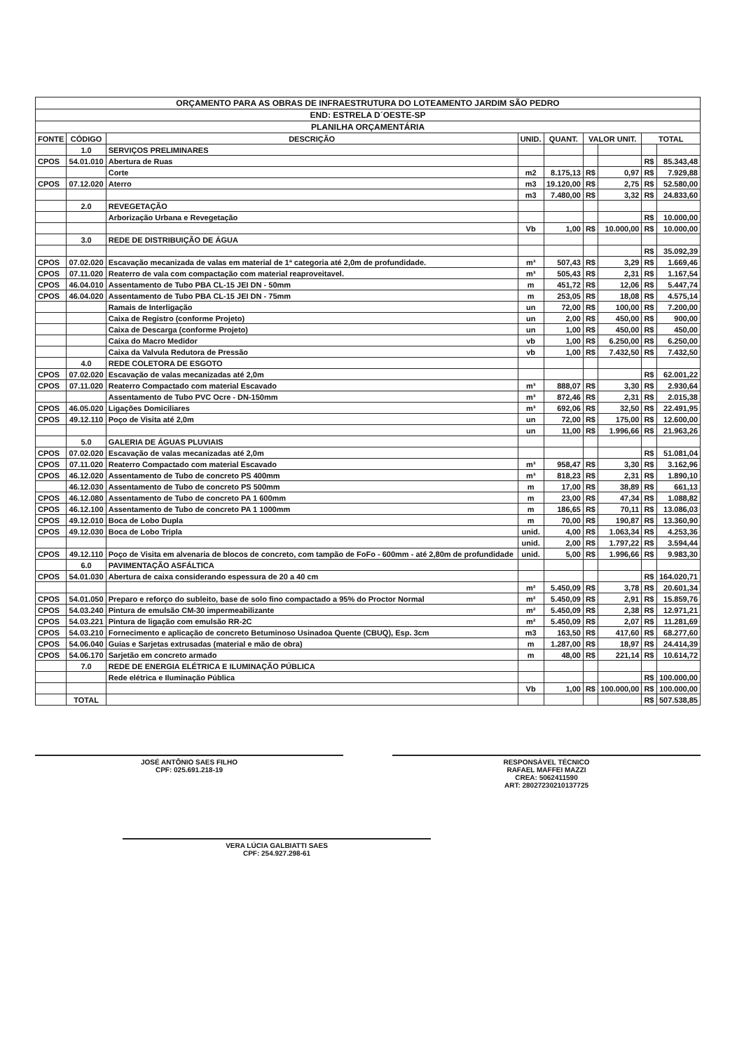| ORÇAMENTO PARA AS OBRAS DE INFRAESTRUTURA DO LOTEAMENTO JARDIM SÃO PEDRO | | | | | | | | |
| --- | --- | --- | --- | --- | --- | --- | --- | --- |
| END: ESTRELA D´OESTE-SP | | | | | | | | |
| PLANILHA ORÇAMENTÁRIA | | | | | | | | |
| FONTE | CÓDIGO | DESCRIÇÃO | UNID. | QUANT. | VALOR UNIT. | | TOTAL | |
| | 1.0 | SERVIÇOS PRELIMINARES | | | | | | |
| CPOS | 54.01.010 | Abertura de Ruas | | | | | R$ | 85.343,48 |
| | | Corte | m2 | 8.175,13 | R$ | 0,97 | R$ | 7.929,88 |
| CPOS | 07.12.020 | Aterro | m3 | 19.120,00 | R$ | 2,75 | R$ | 52.580,00 |
| | | | m3 | 7.480,00 | R$ | 3,32 | R$ | 24.833,60 |
| | 2.0 | REVEGETAÇÃO | | | | | | |
| | | Arborização Urbana e Revegetação | | | | | R$ | 10.000,00 |
| | | | Vb | 1,00 | R$ | 10.000,00 | R$ | 10.000,00 |
| | 3.0 | REDE DE DISTRIBUIÇÃO DE ÁGUA | | | | | | |
| | | | | | | | R$ | 35.092,39 |
| CPOS | 07.02.020 | Escavação mecanizada de valas em material de 1ª categoria até 2,0m de profundidade. | m³ | 507,43 | R$ | 3,29 | R$ | 1.669,46 |
| CPOS | 07.11.020 | Reaterro de vala com compactação com material reaproveitavel. | m³ | 505,43 | R$ | 2,31 | R$ | 1.167,54 |
| CPOS | 46.04.010 | Assentamento de Tubo PBA CL-15 JEI DN - 50mm | m | 451,72 | R$ | 12,06 | R$ | 5.447,74 |
| CPOS | 46.04.020 | Assentamento de Tubo PBA CL-15 JEI DN - 75mm | m | 253,05 | R$ | 18,08 | R$ | 4.575,14 |
| | | Ramais de Interligação | un | 72,00 | R$ | 100,00 | R$ | 7.200,00 |
| | | Caixa de Registro (conforme Projeto) | un | 2,00 | R$ | 450,00 | R$ | 900,00 |
| | | Caixa de Descarga (conforme Projeto) | un | 1,00 | R$ | 450,00 | R$ | 450,00 |
| | | Caixa do Macro Medidor | vb | 1,00 | R$ | 6.250,00 | R$ | 6.250,00 |
| | | Caixa da Valvula Redutora de Pressão | vb | 1,00 | R$ | 7.432,50 | R$ | 7.432,50 |
| | 4.0 | REDE COLETORA DE ESGOTO | | | | | | |
| CPOS | 07.02.020 | Escavação de valas mecanizadas até 2,0m | | | | | R$ | 62.001,22 |
| CPOS | 07.11.020 | Reaterro Compactado com material Escavado | m³ | 888,07 | R$ | 3,30 | R$ | 2.930,64 |
| | | Assentamento de Tubo PVC Ocre - DN-150mm | m³ | 872,46 | R$ | 2,31 | R$ | 2.015,38 |
| CPOS | 46.05.020 | Ligações Domiciliares | m³ | 692,06 | R$ | 32,50 | R$ | 22.491,95 |
| CPOS | 49.12.110 | Poço de Visita até 2,0m | un | 72,00 | R$ | 175,00 | R$ | 12.600,00 |
| | | | un | 11,00 | R$ | 1.996,66 | R$ | 21.963,26 |
| | 5.0 | GALERIA DE ÁGUAS PLUVIAIS | | | | | | |
| CPOS | 07.02.020 | Escavação de valas mecanizadas até 2,0m | | | | | R$ | 51.081,04 |
| CPOS | 07.11.020 | Reaterro Compactado com material Escavado | m³ | 958,47 | R$ | 3,30 | R$ | 3.162,96 |
| CPOS | 46.12.020 | Assentamento de Tubo de concreto PS 400mm | m³ | 818,23 | R$ | 2,31 | R$ | 1.890,10 |
| | 46.12.030 | Assentamento de Tubo de concreto PS 500mm | m | 17,00 | R$ | 38,89 | R$ | 661,13 |
| CPOS | 46.12.080 | Assentamento de Tubo de concreto PA 1 600mm | m | 23,00 | R$ | 47,34 | R$ | 1.088,82 |
| CPOS | 46.12.100 | Assentamento de Tubo de concreto PA 1 1000mm | m | 186,65 | R$ | 70,11 | R$ | 13.086,03 |
| CPOS | 49.12.010 | Boca de Lobo Dupla | m | 70,00 | R$ | 190,87 | R$ | 13.360,90 |
| CPOS | 49.12.030 | Boca de Lobo Tripla | unid. | 4,00 | R$ | 1.063,34 | R$ | 4.253,36 |
| | | | unid. | 2,00 | R$ | 1.797,22 | R$ | 3.594,44 |
| CPOS | 49.12.110 | Poço de Visita em alvenaria de blocos de concreto, com tampão de FoFo - 600mm - até 2,80m de profundidade | unid. | 5,00 | R$ | 1.996,66 | R$ | 9.983,30 |
| | 6.0 | PAVIMENTAÇÃO ASFÁLTICA | | | | | | |
| CPOS | 54.01.030 | Abertura de caixa considerando espessura de 20 a 40 cm | | | | | R$ | 164.020,71 |
| | | | m² | 5.450,09 | R$ | 3,78 | R$ | 20.601,34 |
| CPOS | 54.01.050 | Preparo e reforço do subleito, base de solo fino compactado a 95% do Proctor Normal | m² | 5.450,09 | R$ | 2,91 | R$ | 15.859,76 |
| CPOS | 54.03.240 | Pintura de emulsão CM-30 impermeabilizante | m² | 5.450,09 | R$ | 2,38 | R$ | 12.971,21 |
| CPOS | 54.03.221 | Pintura de ligação com emulsão RR-2C | m² | 5.450,09 | R$ | 2,07 | R$ | 11.281,69 |
| CPOS | 54.03.210 | Fornecimento e aplicação de concreto Betuminoso Usinadoa Quente (CBUQ), Esp. 3cm | m3 | 163,50 | R$ | 417,60 | R$ | 68.277,60 |
| CPOS | 54.06.040 | Guias e Sarjetas extrusadas (material e mão de obra) | m | 1.287,00 | R$ | 18,97 | R$ | 24.414,39 |
| CPOS | 54.06.170 | Sarjetão em concreto armado | m | 48,00 | R$ | 221,14 | R$ | 10.614,72 |
| | 7.0 | REDE DE ENERGIA ELÉTRICA E ILUMINAÇÃO PÚBLICA | | | | | | |
| | | Rede elétrica e Iluminação Pública | | | | | R$ | 100.000,00 |
| | | | Vb | 1,00 | R$ | 100.000,00 | R$ | 100.000,00 |
| | TOTAL | | | | | | R$ | 507.538,85 |
JOSÉ ANTÔNIO SAES FILHO
CPF: 025.691.218-19
RESPONSÁVEL TÉCNICO
RAFAEL MAFFEI MAZZI
CREA: 5062411590
ART: 28027230210137725
VERA LÚCIA GALBIATTI SAES
CPF: 254.927.298-61